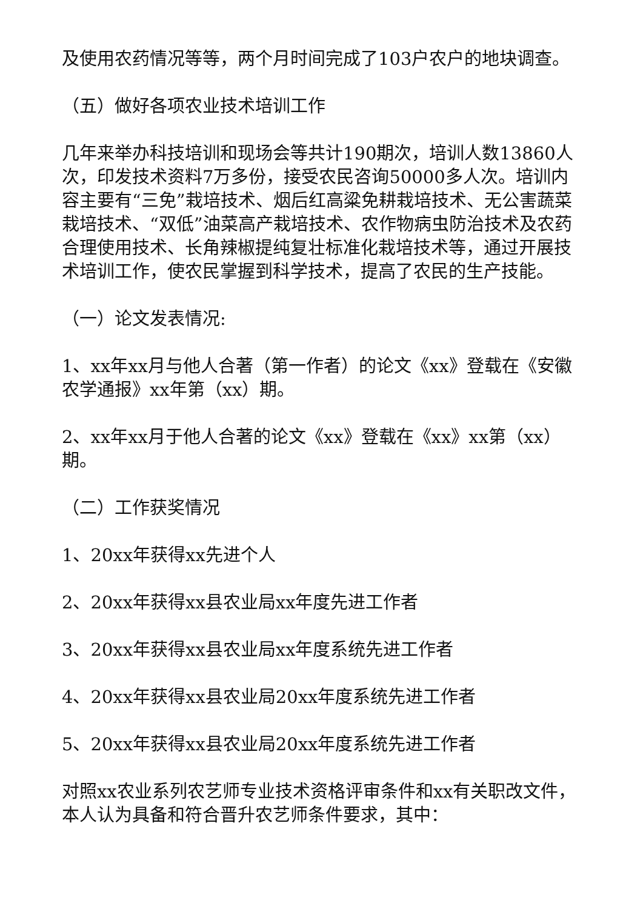及使用农药情况等等，两个月时间完成了103户农户的地块调查。
（五）做好各项农业技术培训工作
几年来举办科技培训和现场会等共计190期次，培训人数13860人次，印发技术资料7万多份，接受农民咨询50000多人次。培训内容主要有“三免”栽培技术、烟后红高粱免耕栽培技术、无公害蔬菜栽培技术、“双低”油菜高产栽培技术、农作物病虫防治技术及农药合理使用技术、长角辣椒提纯复壮标准化栽培技术等，通过开展技术培训工作，使农民掌握到科学技术，提高了农民的生产技能。
（一）论文发表情况:
1、xx年xx月与他人合著（第一作者）的论文《xx》登载在《安徽农学通报》xx年第（xx）期。
2、xx年xx月于他人合著的论文《xx》登载在《xx》xx第（xx）期。
（二）工作获奖情况
1、20xx年获得xx先进个人
2、20xx年获得xx县农业局xx年度先进工作者
3、20xx年获得xx县农业局xx年度系统先进工作者
4、20xx年获得xx县农业局20xx年度系统先进工作者
5、20xx年获得xx县农业局20xx年度系统先进工作者
对照xx农业系列农艺师专业技术资格评审条件和xx有关职改文件，本人认为具备和符合晋升农艺师条件要求，其中：